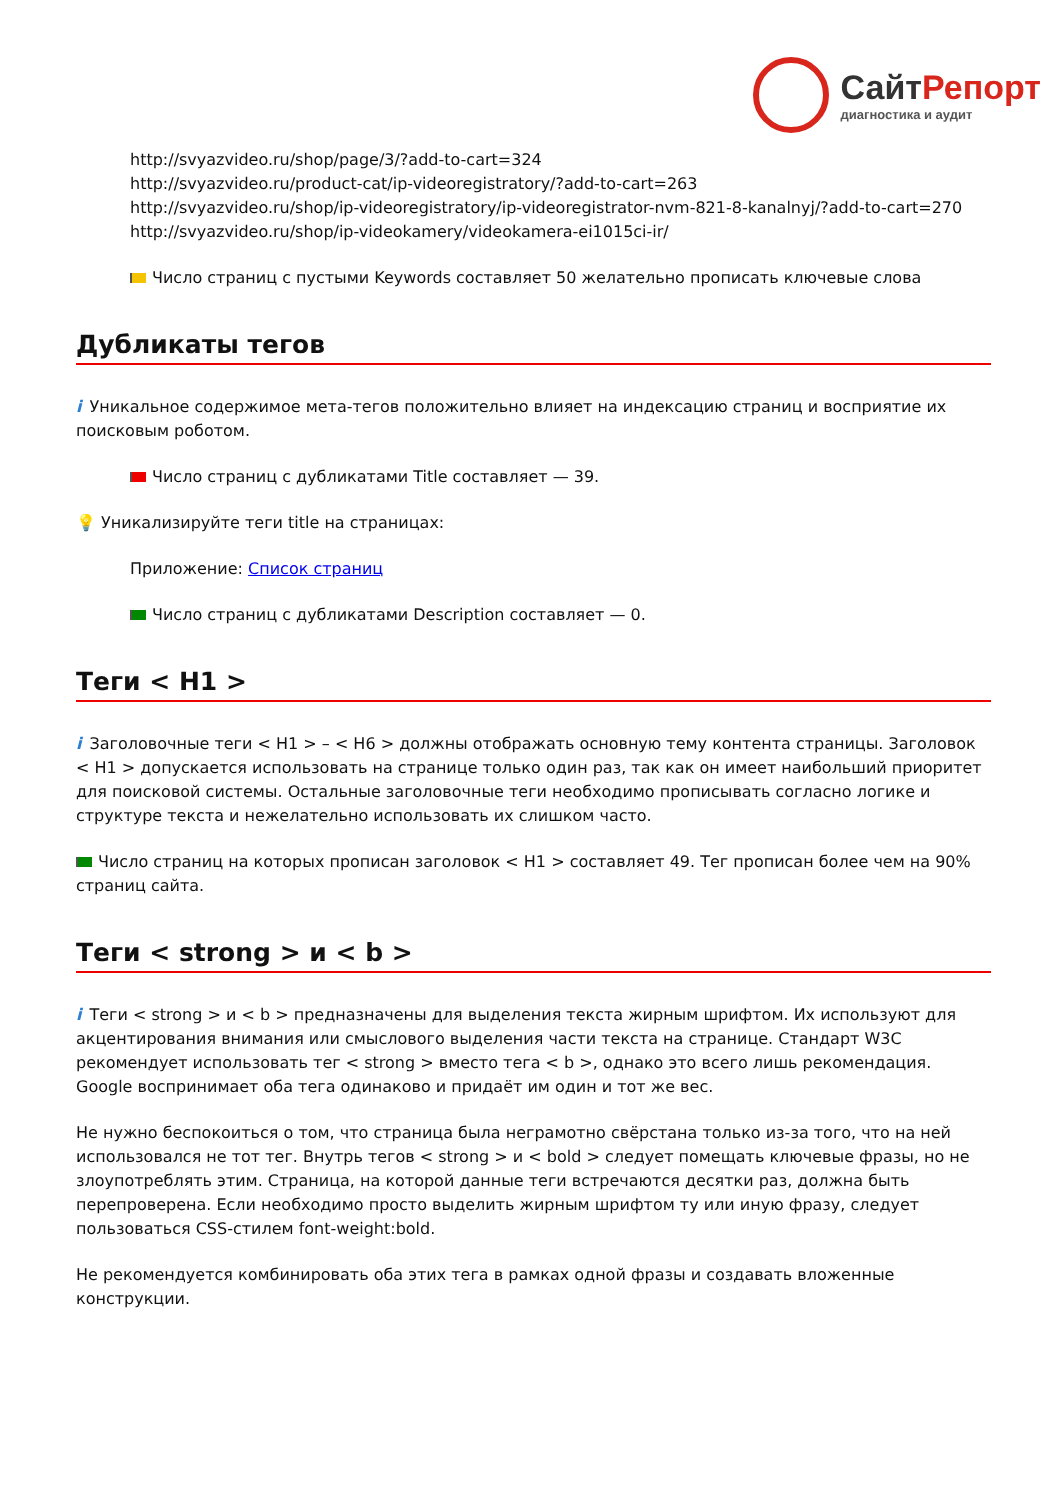СайтРепорт
диагностика и аудит
http://svyazvideo.ru/shop/page/3/?add-to-cart=324
http://svyazvideo.ru/product-cat/ip-videoregistratory/?add-to-cart=263
http://svyazvideo.ru/shop/ip-videoregistratory/ip-videoregistrator-nvm-821-8-kanalnyj/?add-to-cart=270
http://svyazvideo.ru/shop/ip-videokamery/videokamera-ei1015ci-ir/
Число страниц с пустыми Keywords составляет 50 желательно прописать ключевые слова
Дубликаты тегов
i Уникальное содержимое мета-тегов положительно влияет на индексацию страниц и восприятие их поисковым роботом.
Число страниц с дубликатами Title составляет — 39.
💡 Уникализируйте теги title на страницах:
Приложение: Список страниц
Число страниц с дубликатами Description составляет — 0.
Теги < H1 >
i Заголовочные теги < H1 > – < H6 > должны отображать основную тему контента страницы. Заголовок < H1 > допускается использовать на странице только один раз, так как он имеет наибольший приоритет для поисковой системы. Остальные заголовочные теги необходимо прописывать согласно логике и структуре текста и нежелательно использовать их слишком часто.
Число страниц на которых прописан заголовок < H1 > составляет 49. Тег прописан более чем на 90% страниц сайта.
Теги < strong > и < b >
i Теги < strong > и < b > предназначены для выделения текста жирным шрифтом. Их используют для акцентирования внимания или смыслового выделения части текста на странице. Стандарт W3C рекомендует использовать тег < strong > вместо тега < b >, однако это всего лишь рекомендация. Google воспринимает оба тега одинаково и придаёт им один и тот же вес.
Не нужно беспокоиться о том, что страница была неграмотно свёрстана только из-за того, что на ней использовался не тот тег. Внутрь тегов < strong > и < bold > следует помещать ключевые фразы, но не злоупотреблять этим. Страница, на которой данные теги встречаются десятки раз, должна быть перепроверена. Если необходимо просто выделить жирным шрифтом ту или иную фразу, следует пользоваться CSS-стилем font-weight:bold.
Не рекомендуется комбинировать оба этих тега в рамках одной фразы и создавать вложенные конструкции.